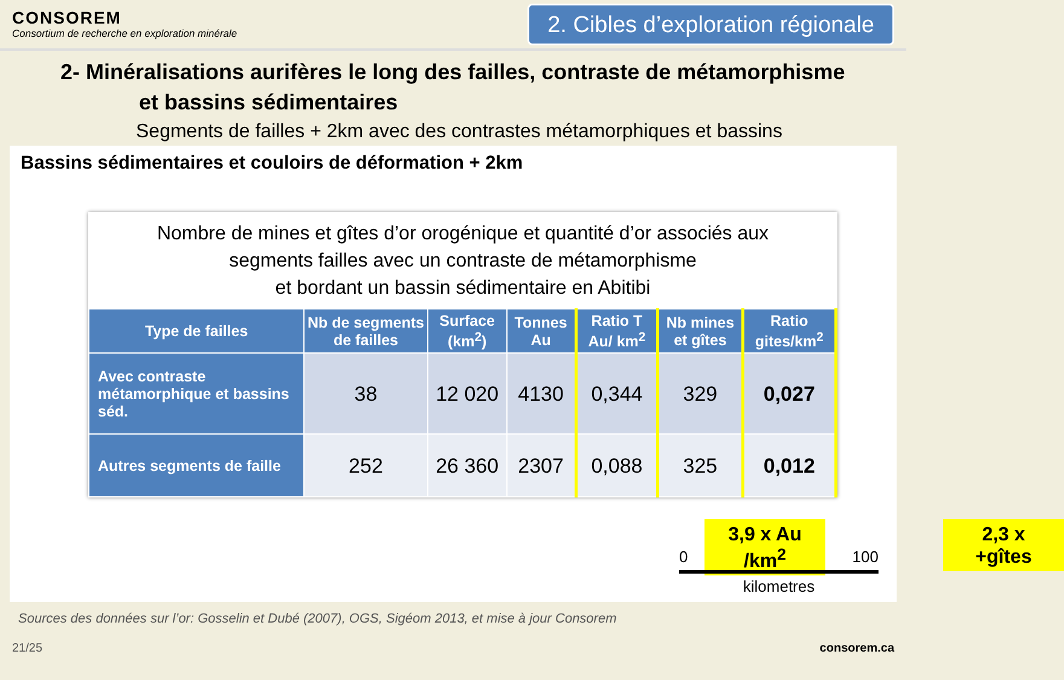CONSOREM
Consortium de recherche en exploration minérale
2. Cibles d’exploration régionale
2- Minéralisations aurifères le long des failles, contraste de métamorphisme
et bassins sédimentaires
Segments de failles + 2km avec des contrastes métamorphiques et bassins
Bassins sédimentaires et couloirs de déformation + 2km
Nombre de mines et gîtes d’or orogénique et quantité d’or associés aux
segments failles avec un contraste de métamorphisme
et bordant un bassin sédimentaire en Abitibi
| Type de failles | Nb de segments de failles | Surface (km<sup>2</sup>) | Tonnes Au | Ratio T Au/ km<sup>2</sup> | Nb mines et gîtes | Ratio gites/km<sup>2</sup> |
| --- | --- | --- | --- | --- | --- | --- |
| Avec contraste métamorphique et bassins séd. | 38 | 12 020 | 4130 | 0,344 | 329 | 0,027 |
| Autres segments de faille | 252 | 26 360 | 2307 | 0,088 | 325 | 0,012 |
3,9 x Au
/km<sup>2</sup>
2,3 x
+gîtes
0 100
kilometres
Sources des données sur l’or: Gosselin et Dubé (2007), OGS, Sigéom 2013, et mise à jour Consorem
21/25 consorem.ca